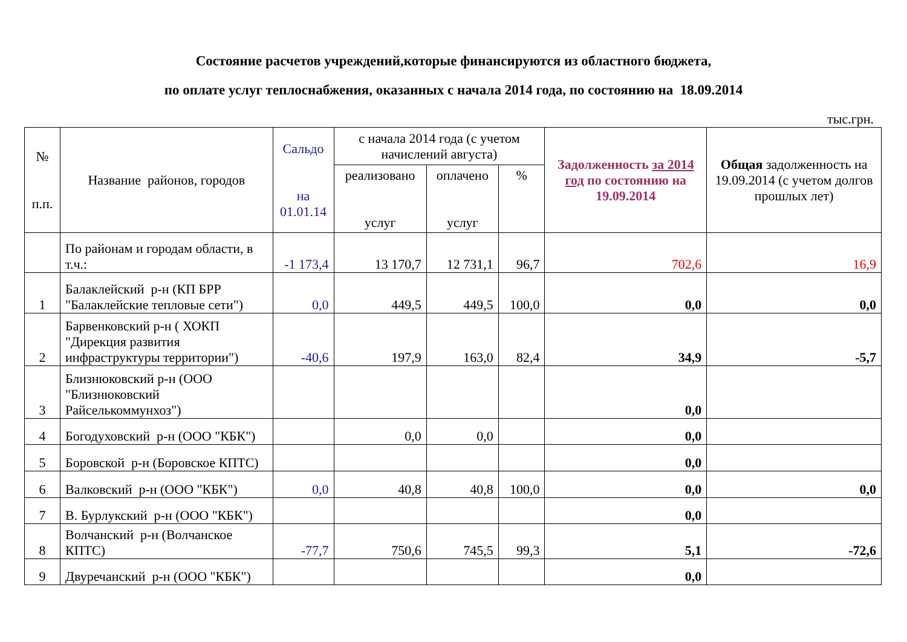Состояние расчетов учреждений,которые финансируются из областного бюджета,
по оплате услуг теплоснабжения, оказанных с начала 2014 года, по состоянию на 18.09.2014
тыс.грн.
| № п.п. | Название районов, городов | Сальдо на 01.01.14 | с начала 2014 года (с учетом начислений августа) | | | Задолженность за 2014 год по состоянию на 19.09.2014 | Общая задолженность на 19.09.2014 (с учетом долгов прошлых лет) |
| --- | --- | --- | --- | --- | --- | --- | --- |
| | | | реализовано услуг | оплачено услуг | % | | |
| | По районам и городам области, в т.ч.: | -1 173,4 | 13 170,7 | 12 731,1 | 96,7 | 702,6 | 16,9 |
| 1 | Балаклейский р-н (КП БРР "Балаклейские тепловые сети") | 0,0 | 449,5 | 449,5 | 100,0 | 0,0 | 0,0 |
| 2 | Барвенковский р-н ( ХОКП "Дирекция развития инфраструктуры территории") | -40,6 | 197,9 | 163,0 | 82,4 | 34,9 | -5,7 |
| 3 | Близнюковский р-н (ООО "Близнюковский Райселькоммунхоз") | | | | | 0,0 | |
| 4 | Богодуховский р-н (ООО "КБК") | | 0,0 | 0,0 | | 0,0 | |
| 5 | Боровской р-н (Боровское КПТС) | | | | | 0,0 | |
| 6 | Валковский р-н (ООО "КБК") | 0,0 | 40,8 | 40,8 | 100,0 | 0,0 | 0,0 |
| 7 | В. Бурлукский р-н (ООО "КБК") | | | | | 0,0 | |
| 8 | Волчанский р-н (Волчанское КПТС) | -77,7 | 750,6 | 745,5 | 99,3 | 5,1 | -72,6 |
| 9 | Двуречанский р-н (ООО "КБК") | | | | | 0,0 | |